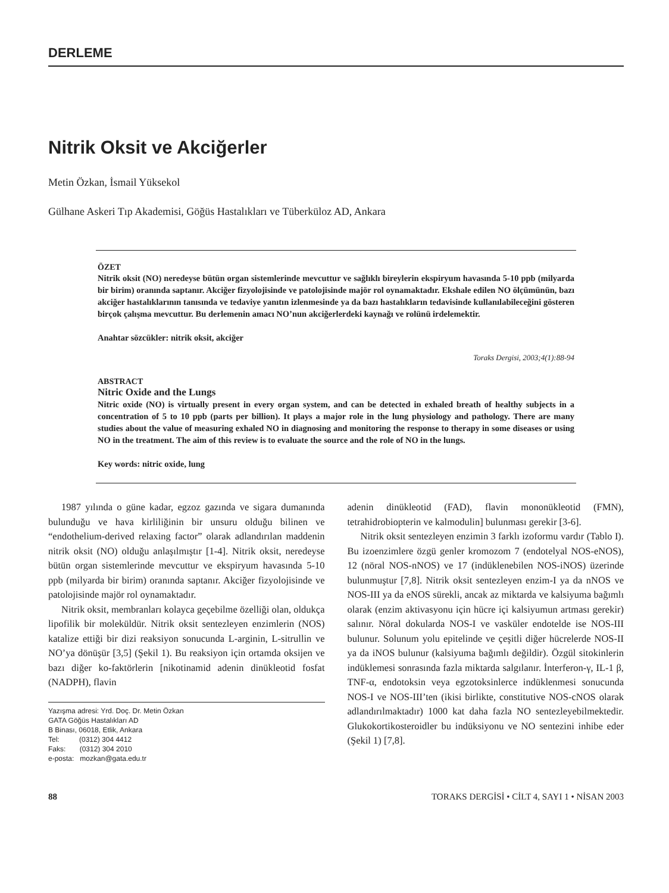DERLEME
Nitrik Oksit ve Akciğerler
Metin Özkan, İsmail Yüksekol
Gülhane Askeri Tıp Akademisi, Göğüs Hastalıkları ve Tüberküloz AD, Ankara
ÖZET
Nitrik oksit (NO) neredeyse bütün organ sistemlerinde mevcuttur ve sağlıklı bireylerin ekspiryum havasında 5-10 ppb (milyarda bir birim) oranında saptanır. Akciğer fizyolojisinde ve patolojisinde majör rol oynamaktadır. Ekshale edilen NO ölçümünün, bazı akciğer hastalıklarının tanısında ve tedaviye yanıtın izlenmesinde ya da bazı hastalıkların tedavisinde kullanılabileceğini gösteren birçok çalışma mevcuttur. Bu derlemenin amacı NO’nun akciğerlerdeki kaynağı ve rolünü irdelemektir.
Anahtar sözcükler: nitrik oksit, akciğer
Toraks Dergisi, 2003;4(1):88-94
ABSTRACT
Nitric Oxide and the Lungs
Nitric oxide (NO) is virtually present in every organ system, and can be detected in exhaled breath of healthy subjects in a concentration of 5 to 10 ppb (parts per billion). It plays a major role in the lung physiology and pathology. There are many studies about the value of measuring exhaled NO in diagnosing and monitoring the response to therapy in some diseases or using NO in the treatment. The aim of this review is to evaluate the source and the role of NO in the lungs.
Key words: nitric oxide, lung
1987 yılında o güne kadar, egzoz gazında ve sigara dumanında bulunduğu ve hava kirliliğinin bir unsuru olduğu bilinen ve “endothelium-derived relaxing factor” olarak adlandırılan maddenin nitrik oksit (NO) olduğu anlaşılmıştır [1-4]. Nitrik oksit, neredeyse bütün organ sistemlerinde mevcuttur ve ekspiryum havasında 5-10 ppb (milyarda bir birim) oranında saptanır. Akciğer fizyolojisinde ve patolojisinde majör rol oynamaktadır.
Nitrik oksit, membranları kolayca geçebilme özelliği olan, oldukça lipofilik bir moleküldür. Nitrik oksit sentezleyen enzimlerin (NOS) katalize ettiği bir dizi reaksiyon sonucunda L-arginin, L-sitrullin ve NO’ya dönüşür [3,5] (Şekil 1). Bu reaksiyon için ortamda oksijen ve bazı diğer ko-faktörlerin [nikotinamid adenin dinükleotid fosfat (NADPH), flavin
Yazışma adresi: Yrd. Doç. Dr. Metin Özkan
GATA Göğüs Hastalıkları AD
B Binası, 06018, Etlik, Ankara
Tel: (0312) 304 4412
Faks: (0312) 304 2010
e-posta: mozkan@gata.edu.tr
adenin dinükleotid (FAD), flavin mononükleotid (FMN), tetrahidrobiopterin ve kalmodulin] bulunması gerekir [3-6].
Nitrik oksit sentezleyen enzimin 3 farklı izoformu vardır (Tablo I). Bu izoenzimlere özgü genler kromozom 7 (endotelyal NOS-eNOS), 12 (nöral NOS-nNOS) ve 17 (indüklenebilen NOS-iNOS) üzerinde bulunmuştur [7,8]. Nitrik oksit sentezleyen enzim-I ya da nNOS ve NOS-III ya da eNOS sürekli, ancak az miktarda ve kalsiyuma bağımlı olarak (enzim aktivasyonu için hücre içi kalsiyumun artması gerekir) salınır. Nöral dokularda NOS-I ve vasküler endotelde ise NOS-III bulunur. Solunum yolu epitelinde ve çeşitli diğer hücrelerde NOS-II ya da iNOS bulunur (kalsiyuma bağımlı değildir). Özgül sitokinlerin indüklemesi sonrasında fazla miktarda salgılanır. İnterferon-γ, IL-1 β, TNF-α, endotoksin veya egzotoksinlerce indüklenmesi sonucunda NOS-I ve NOS-III’ten (ikisi birlikte, constitutive NOS-cNOS olarak adlandırılmaktadır) 1000 kat daha fazla NO sentezleyebilmektedir. Glukokortikosteroidler bu indüksiyonu ve NO sentezini inhibe eder (Şekil 1) [7,8].
88 TORAKS DERGİSİ • CİLT 4, SAYI 1 • NİSAN 2003